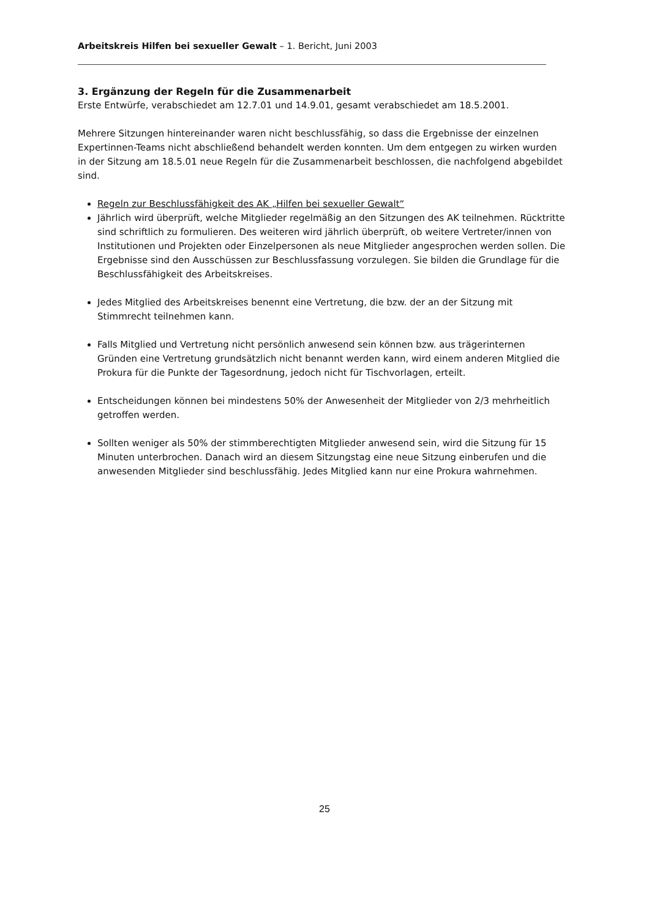Arbeitskreis Hilfen bei sexueller Gewalt – 1. Bericht, Juni 2003
3. Ergänzung der Regeln für die Zusammenarbeit
Erste Entwürfe, verabschiedet am 12.7.01 und 14.9.01, gesamt verabschiedet am 18.5.2001.
Mehrere Sitzungen hintereinander waren nicht beschlussfähig, so dass die Ergebnisse der einzelnen Expertinnen-Teams nicht abschließend behandelt werden konnten. Um dem entgegen zu wirken wurden in der Sitzung am 18.5.01 neue Regeln für die Zusammenarbeit beschlossen, die nachfolgend abgebildet sind.
Regeln zur Beschlussfähigkeit des AK „Hilfen bei sexueller Gewalt“
Jährlich wird überprüft, welche Mitglieder regelmäßig an den Sitzungen des AK teilnehmen. Rücktritte sind schriftlich zu formulieren. Des weiteren wird jährlich überprüft, ob weitere Vertreter/innen von Institutionen und Projekten oder Einzelpersonen als neue Mitglieder angesprochen werden sollen. Die Ergebnisse sind den Ausschüssen zur Beschlussfassung vorzulegen. Sie bilden die Grundlage für die Beschlussfähigkeit des Arbeitskreises.
Jedes Mitglied des Arbeitskreises benennt eine Vertretung, die bzw. der an der Sitzung mit Stimmrecht teilnehmen kann.
Falls Mitglied und Vertretung nicht persönlich anwesend sein können bzw. aus trägerinternen Gründen eine Vertretung grundsätzlich nicht benannt werden kann, wird einem anderen Mitglied die Prokura für die Punkte der Tagesordnung, jedoch nicht für Tischvorlagen, erteilt.
Entscheidungen können bei mindestens 50% der Anwesenheit der Mitglieder von 2/3 mehrheitlich getroffen werden.
Sollten weniger als 50% der stimmberechtigten Mitglieder anwesend sein, wird die Sitzung für 15 Minuten unterbrochen. Danach wird an diesem Sitzungstag eine neue Sitzung einberufen und die anwesenden Mitglieder sind beschlussfähig. Jedes Mitglied kann nur eine Prokura wahrnehmen.
25